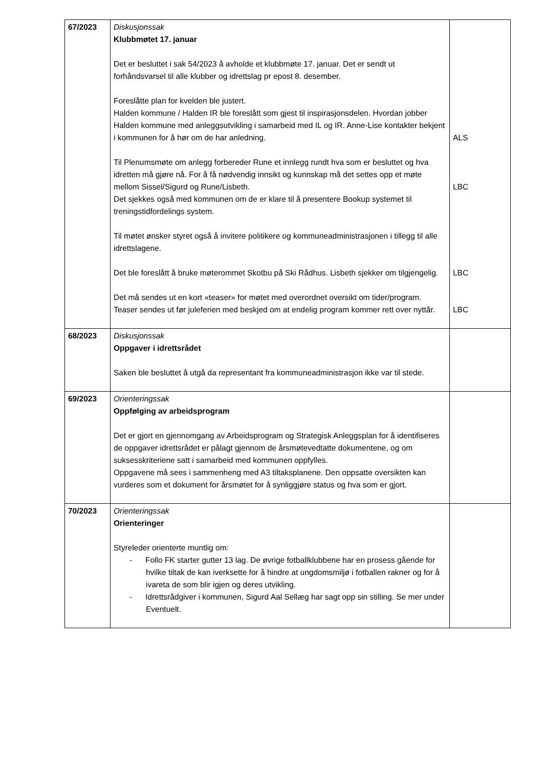| 67/2023 | Diskusjonssak Klubbmøtet 17. januar Det er besluttet i sak 54/2023 å avholde et klubbmøte 17. januar. Det er sendt ut forhåndsvarsel til alle klubber og idrettslag pr epost 8. desember. Foreslåtte plan for kvelden ble justert. Halden kommune / Halden IR ble foreslått som gjest til inspirasjonsdelen. Hvordan jobber Halden kommune med anleggsutvikling i samarbeid med IL og IR. Anne-Lise kontakter bekjent i kommunen for å hør om de har anledning. Til Plenumsmøte om anlegg forbereder Rune et innlegg rundt hva som er besluttet og hva idretten må gjøre nå. For å få nødvendig innsikt og kunnskap må det settes opp et møte mellom Sissel/Sigurd og Rune/Lisbeth. Det sjekkes også med kommunen om de er klare til å presentere Bookup systemet til treningstidfordelings system. Til møtet ønsker styret også å invitere politikere og kommuneadministrasjonen i tillegg til alle idrettslagene. Det ble foreslått å bruke møterommet Skotbu på Ski Rådhus. Lisbeth sjekker om tilgjengelig. Det må sendes ut en kort «teaser» for møtet med overordnet oversikt om tider/program. Teaser sendes ut før juleferien med beskjed om at endelig program kommer rett over nyttår. | ALS LBC LBC LBC |
| 68/2023 | Diskusjonssak Oppgaver i idrettsrådet Saken ble besluttet å utgå da representant fra kommuneadministrasjon ikke var til stede. | |
| 69/2023 | Orienteringssak Oppfølging av arbeidsprogram Det er gjort en gjennomgang av Arbeidsprogram og Strategisk Anleggsplan for å identifiseres de oppgaver idrettsrådet er pålagt gjennom de årsmøtevedtatte dokumentene, og om suksesskriteriene satt i samarbeid med kommunen oppfylles. Oppgavene må sees i sammenheng med A3 tiltaksplanene. Den oppsatte oversikten kan vurderes som et dokument for årsmøtet for å synliggjøre status og hva som er gjort. | |
| 70/2023 | Orienteringssak Orienteringer Styreleder orienterte muntlig om: - Follo FK starter gutter 13 lag. De øvrige fotballklubbene har en prosess gående for hvilke tiltak de kan iverksette for å hindre at ungdomsmiljø i fotballen rakner og for å ivareta de som blir igjen og deres utvikling. - Idrettsrådgiver i kommunen, Sigurd Aal Sellæg har sagt opp sin stilling. Se mer under Eventuelt. | |